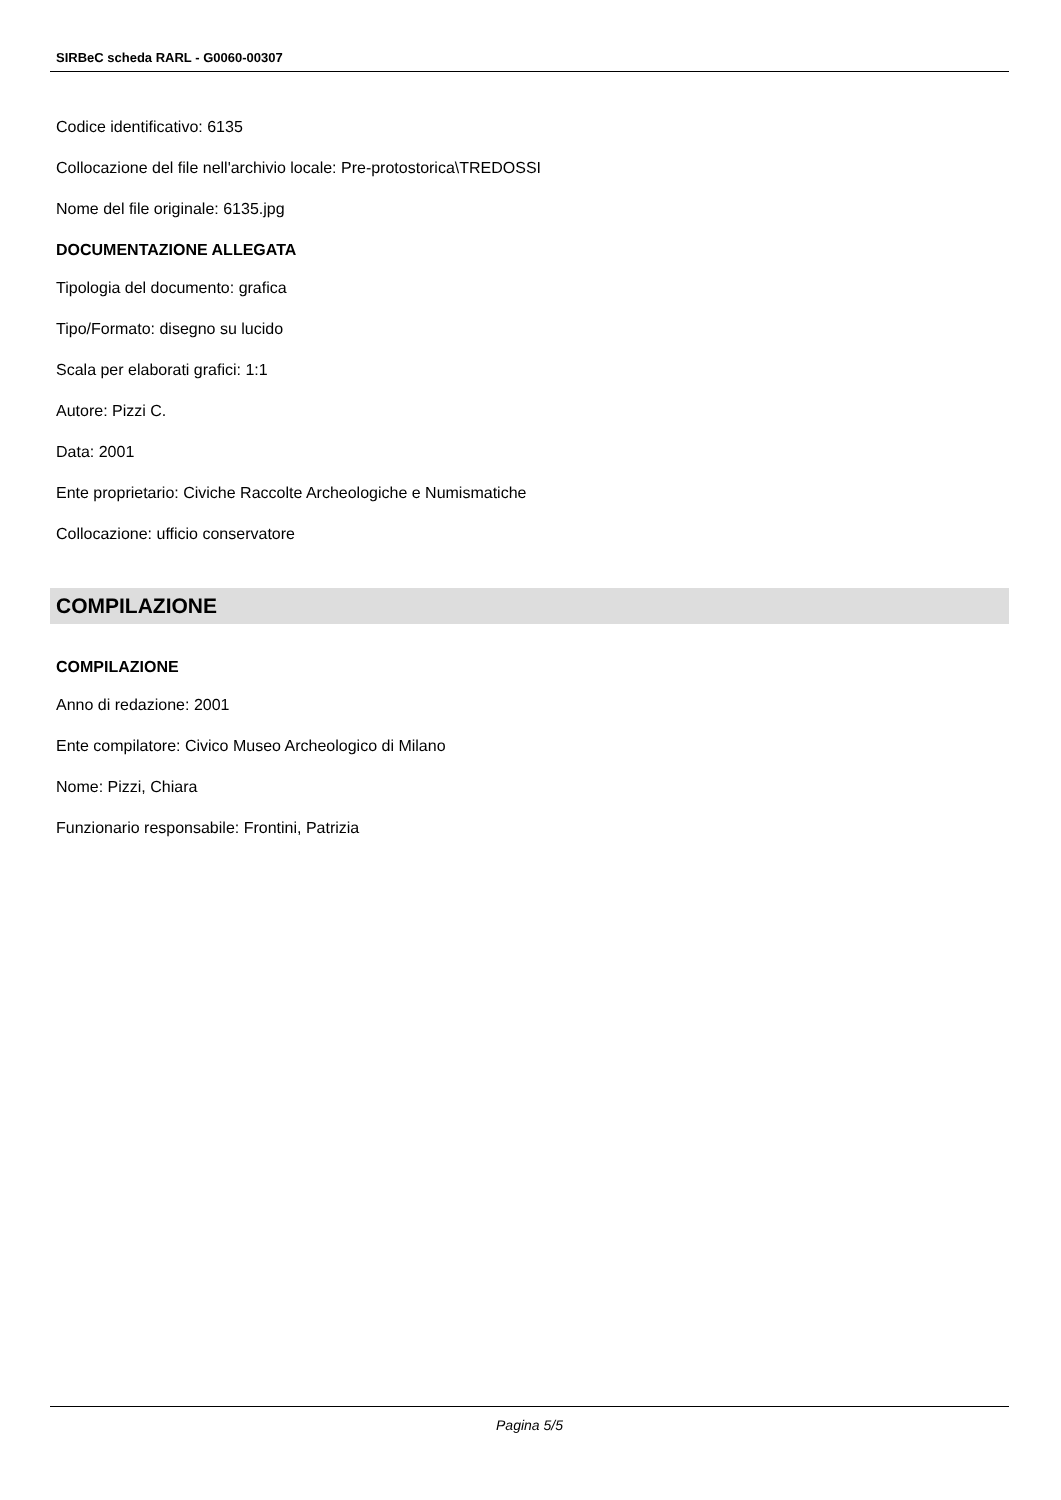SIRBeC scheda RARL - G0060-00307
Codice identificativo: 6135
Collocazione del file nell'archivio locale: Pre-protostorica\TREDOSSI
Nome del file originale: 6135.jpg
DOCUMENTAZIONE ALLEGATA
Tipologia del documento: grafica
Tipo/Formato: disegno su lucido
Scala per elaborati grafici: 1:1
Autore: Pizzi C.
Data: 2001
Ente proprietario: Civiche Raccolte Archeologiche e Numismatiche
Collocazione: ufficio conservatore
COMPILAZIONE
COMPILAZIONE
Anno di redazione: 2001
Ente compilatore: Civico Museo Archeologico di Milano
Nome: Pizzi, Chiara
Funzionario responsabile: Frontini, Patrizia
Pagina 5/5